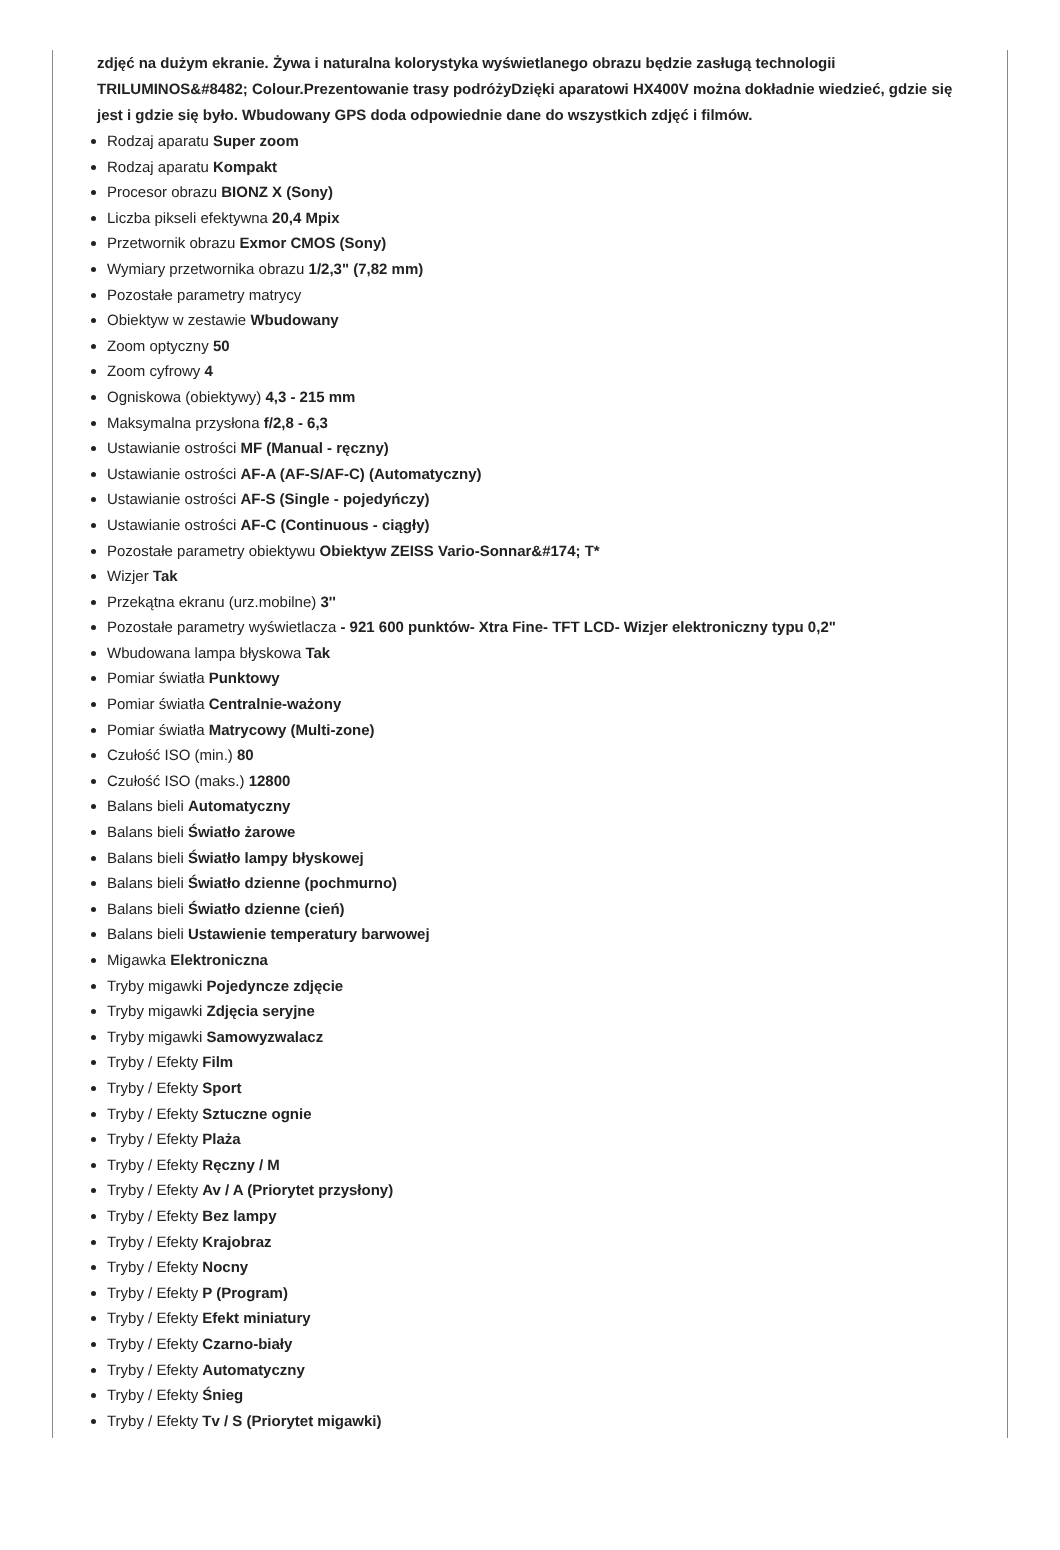zdjęć na dużym ekranie. Żywa i naturalna kolorystyka wyświetlanego obrazu będzie zasługą technologii TRILUMINOS&#8482; Colour.Prezentowanie trasy podróżyDzięki aparatowi HX400V można dokładnie wiedzieć, gdzie się jest i gdzie się było. Wbudowany GPS doda odpowiednie dane do wszystkich zdjęć i filmów.
Rodzaj aparatu Super zoom
Rodzaj aparatu Kompakt
Procesor obrazu BIONZ X (Sony)
Liczba pikseli efektywna 20,4 Mpix
Przetwornik obrazu Exmor CMOS (Sony)
Wymiary przetwornika obrazu 1/2,3" (7,82 mm)
Pozostałe parametry matrycy
Obiektyw w zestawie Wbudowany
Zoom optyczny 50
Zoom cyfrowy 4
Ogniskowa (obiektywy) 4,3 - 215 mm
Maksymalna przysłona f/2,8 - 6,3
Ustawianie ostrości MF (Manual - ręczny)
Ustawianie ostrości AF-A (AF-S/AF-C) (Automatyczny)
Ustawianie ostrości AF-S (Single - pojedyńczy)
Ustawianie ostrości AF-C (Continuous - ciągły)
Pozostałe parametry obiektywu Obiektyw ZEISS Vario-Sonnar&#174; T*
Wizjer Tak
Przekątna ekranu (urz.mobilne) 3''
Pozostałe parametry wyświetlacza - 921 600 punktów- Xtra Fine- TFT LCD- Wizjer elektroniczny typu 0,2"
Wbudowana lampa błyskowa Tak
Pomiar światła Punktowy
Pomiar światła Centralnie-ważony
Pomiar światła Matrycowy (Multi-zone)
Czułość ISO (min.) 80
Czułość ISO (maks.) 12800
Balans bieli Automatyczny
Balans bieli Światło żarowe
Balans bieli Światło lampy błyskowej
Balans bieli Światło dzienne (pochmurno)
Balans bieli Światło dzienne (cień)
Balans bieli Ustawienie temperatury barwowej
Migawka Elektroniczna
Tryby migawki Pojedyncze zdjęcie
Tryby migawki Zdjęcia seryjne
Tryby migawki Samowyzwalacz
Tryby / Efekty Film
Tryby / Efekty Sport
Tryby / Efekty Sztuczne ognie
Tryby / Efekty Plaża
Tryby / Efekty Ręczny / M
Tryby / Efekty Av / A (Priorytet przysłony)
Tryby / Efekty Bez lampy
Tryby / Efekty Krajobraz
Tryby / Efekty Nocny
Tryby / Efekty P (Program)
Tryby / Efekty Efekt miniatury
Tryby / Efekty Czarno-biały
Tryby / Efekty Automatyczny
Tryby / Efekty Śnieg
Tryby / Efekty Tv / S (Priorytet migawki)